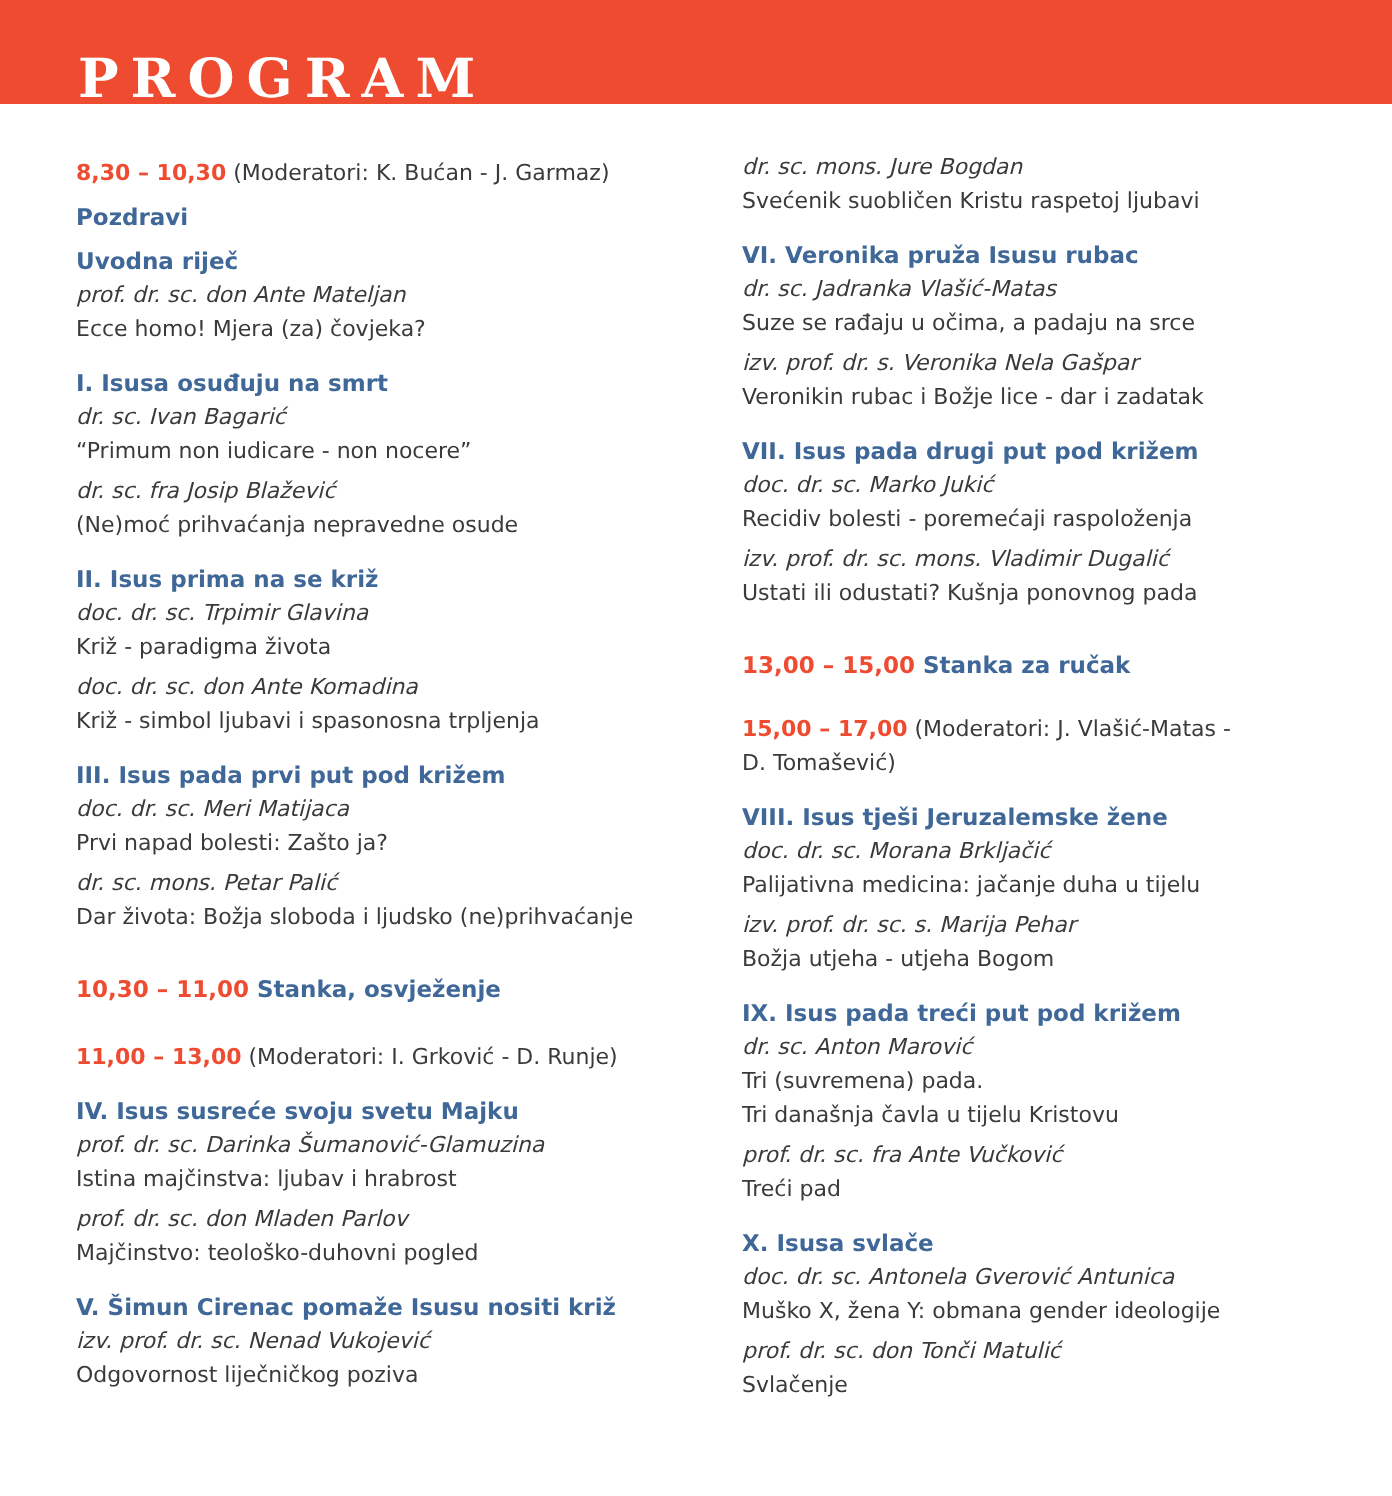PROGRAM
8,30 – 10,30 (Moderatori: K. Bućan - J. Garmaz)
Pozdravi
Uvodna riječ
prof. dr. sc. don Ante Mateljan
Ecce homo! Mjera (za) čovjeka?
I. Isusa osuđuju na smrt
dr. sc. Ivan Bagarić
“Primum non iudicare - non nocere”
dr. sc. fra Josip Blažević
(Ne)moć prihvaćanja nepravedne osude
II. Isus prima na se križ
doc. dr. sc. Trpimir Glavina
Križ - paradigma života
doc. dr. sc. don Ante Komadina
Križ - simbol ljubavi i spasonosna trpljenja
III. Isus pada prvi put pod križem
doc. dr. sc. Meri Matijaca
Prvi napad bolesti: Zašto ja?
dr. sc. mons. Petar Palić
Dar života: Božja sloboda i ljudsko (ne)prihvaćanje
10,30 – 11,00 Stanka, osvježenje
11,00 – 13,00 (Moderatori: I. Grković - D. Runje)
IV. Isus susreće svoju svetu Majku
prof. dr. sc. Darinka Šumanović-Glamuzina
Istina majčinstva: ljubav i hrabrost
prof. dr. sc. don Mladen Parlov
Majčinstvo: teološko-duhovni pogled
V. Šimun Cirenac pomaže Isusu nositi križ
izv. prof. dr. sc. Nenad Vukojević
Odgovornost liječničkog poziva
dr. sc. mons. Jure Bogdan
Svećenik suobličen Kristu raspetoj ljubavi
VI. Veronika pruža Isusu rubac
dr. sc. Jadranka Vlašić-Matas
Suze se rađaju u očima, a padaju na srce
izv. prof. dr. s. Veronika Nela Gašpar
Veronikin rubac i Božje lice - dar i zadatak
VII. Isus pada drugi put pod križem
doc. dr. sc. Marko Jukić
Recidiv bolesti - poremećaji raspoloženja
izv. prof. dr. sc. mons. Vladimir Dugalić
Ustati ili odustati? Kušnja ponovnog pada
13,00 – 15,00 Stanka za ručak
15,00 – 17,00 (Moderatori: J. Vlašić-Matas -
D. Tomašević)
VIII. Isus tješi Jeruzalemske žene
doc. dr. sc. Morana Brkljačić
Palijativna medicina: jačanje duha u tijelu
izv. prof. dr. sc. s. Marija Pehar
Božja utjeha - utjeha Bogom
IX. Isus pada treći put pod križem
dr. sc. Anton Marović
Tri (suvremena) pada.
Tri današnja čavla u tijelu Kristovu
prof. dr. sc. fra Ante Vučković
Treći pad
X. Isusa svlače
doc. dr. sc. Antonela Gverović Antunica
Muško X, žena Y: obmana gender ideologije
prof. dr. sc. don Tonči Matulić
Svlačenje